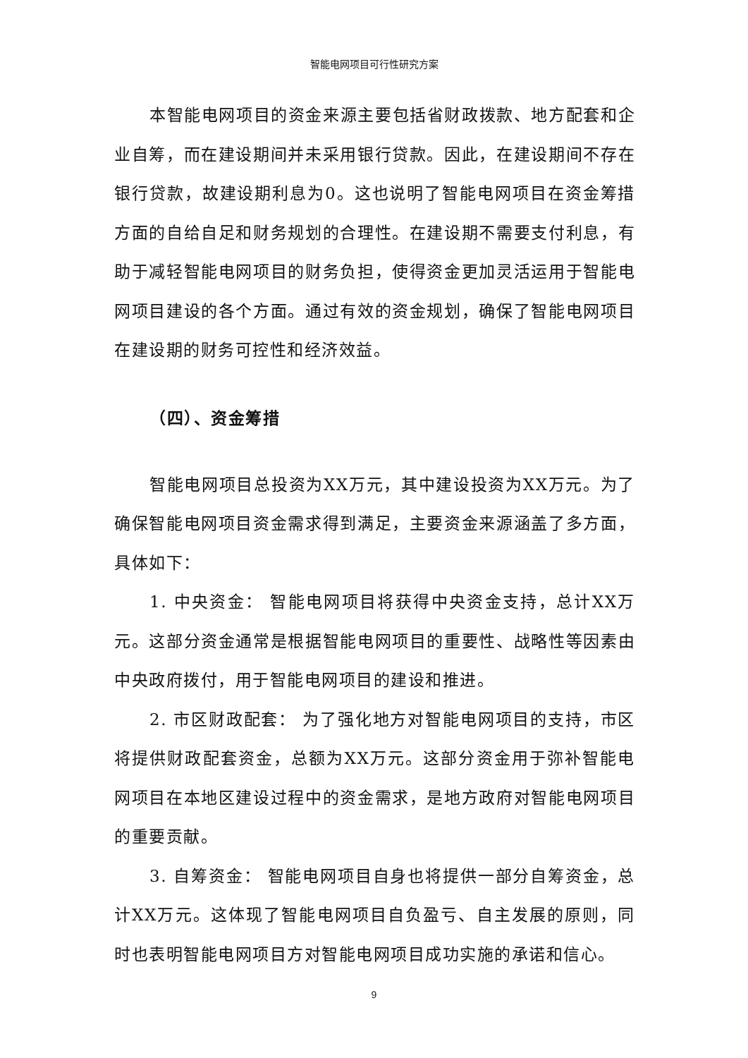智能电网项目可行性研究方案
本智能电网项目的资金来源主要包括省财政拨款、地方配套和企业自筹，而在建设期间并未采用银行贷款。因此，在建设期间不存在银行贷款，故建设期利息为0。这也说明了智能电网项目在资金筹措方面的自给自足和财务规划的合理性。在建设期不需要支付利息，有助于减轻智能电网项目的财务负担，使得资金更加灵活运用于智能电网项目建设的各个方面。通过有效的资金规划，确保了智能电网项目在建设期的财务可控性和经济效益。
（四）、资金筹措
智能电网项目总投资为XX万元，其中建设投资为XX万元。为了确保智能电网项目资金需求得到满足，主要资金来源涵盖了多方面，具体如下：
1. 中央资金： 智能电网项目将获得中央资金支持，总计XX万元。这部分资金通常是根据智能电网项目的重要性、战略性等因素由中央政府拨付，用于智能电网项目的建设和推进。
2. 市区财政配套： 为了强化地方对智能电网项目的支持，市区将提供财政配套资金，总额为XX万元。这部分资金用于弥补智能电网项目在本地区建设过程中的资金需求，是地方政府对智能电网项目的重要贡献。
3. 自筹资金： 智能电网项目自身也将提供一部分自筹资金，总计XX万元。这体现了智能电网项目自负盈亏、自主发展的原则，同时也表明智能电网项目方对智能电网项目成功实施的承诺和信心。
9